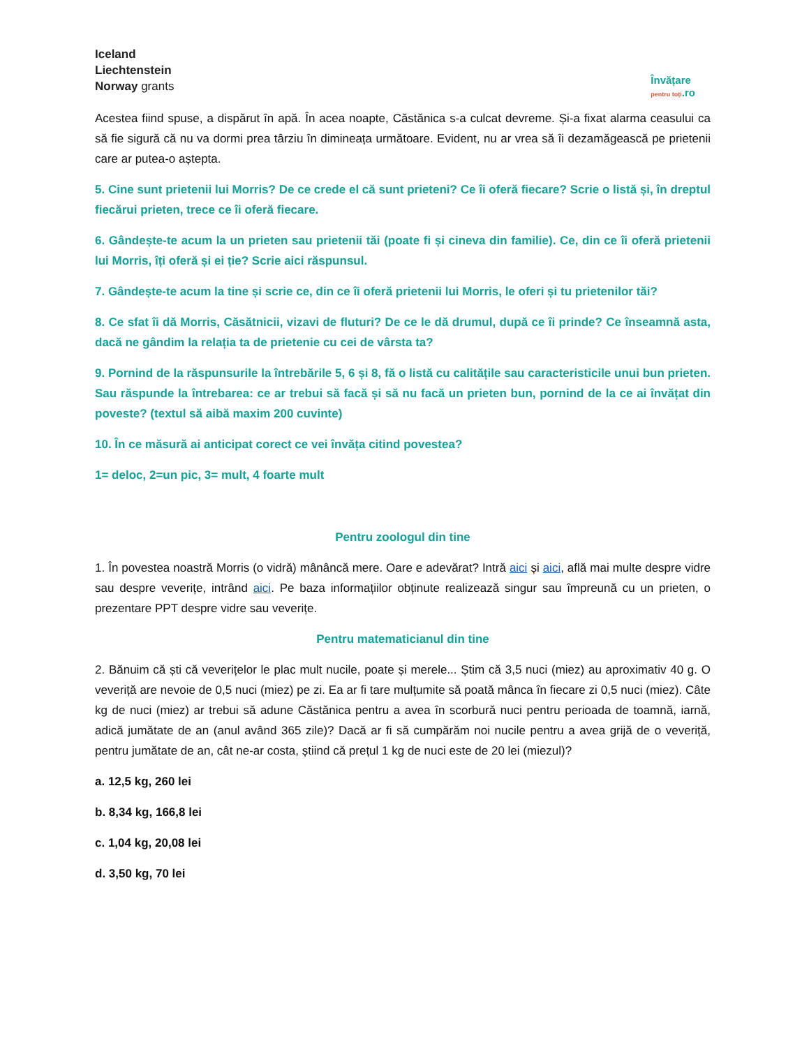Iceland
Liechtenstein
Norway grants
Învățare
pentru toți.ro
Acestea fiind spuse, a dispărut în apă. În acea noapte, Căstănica s-a culcat devreme. Și-a fixat alarma ceasului ca să fie sigură că nu va dormi prea târziu în dimineața următoare. Evident, nu ar vrea să îi dezamăgească pe prietenii care ar putea-o aștepta.
5. Cine sunt prietenii lui Morris? De ce crede el că sunt prieteni? Ce îi oferă fiecare? Scrie o listă și, în dreptul fiecărui prieten, trece ce îi oferă fiecare.
6. Gândește-te acum la un prieten sau prietenii tăi (poate fi și cineva din familie). Ce, din ce îi oferă prietenii lui Morris, îți oferă și ei ție? Scrie aici răspunsul.
7. Gândește-te acum la tine și scrie ce, din ce îi oferă prietenii lui Morris, le oferi și tu prietenilor tăi?
8. Ce sfat îi dă Morris, Căsătnicii, vizavi de fluturi? De ce le dă drumul, după ce îi prinde? Ce înseamnă asta, dacă ne gândim la relația ta de prietenie cu cei de vârsta ta?
9. Pornind de la răspunsurile la întrebările 5, 6 și 8, fă o listă cu calitățile sau caracteristicile unui bun prieten. Sau răspunde la întrebarea: ce ar trebui să facă și să nu facă un prieten bun, pornind de la ce ai învățat din poveste? (textul să aibă maxim 200 cuvinte)
10. În ce măsură ai anticipat corect ce vei învăța citind povestea?
1= deloc, 2=un pic, 3= mult, 4 foarte mult
Pentru zoologul din tine
1. În povestea noastră Morris (o vidră) mânâncă mere. Oare e adevărat? Intră aici și aici, află mai multe despre vidre sau despre veverițe, intrând aici. Pe baza informațiilor obținute realizează singur sau împreună cu un prieten, o prezentare PPT despre vidre sau veverițe.
Pentru matematicianul din tine
2. Bănuim că ști că veverițelor le plac mult nucile, poate și merele... Știm că 3,5 nuci (miez) au aproximativ 40 g. O veveriță are nevoie de 0,5 nuci (miez) pe zi. Ea ar fi tare mulțumite să poată mânca în fiecare zi 0,5 nuci (miez). Câte kg de nuci (miez) ar trebui să adune Căstănica pentru a avea în scorbură nuci pentru perioada de toamnă, iarnă, adică jumătate de an (anul având 365 zile)? Dacă ar fi să cumpărăm noi nucile pentru a avea grijă de o veveriță, pentru jumătate de an, cât ne-ar costa, știind că prețul 1 kg de nuci este de 20 lei (miezul)?
a. 12,5 kg, 260 lei
b. 8,34 kg, 166,8 lei
c. 1,04 kg, 20,08 lei
d. 3,50 kg, 70 lei